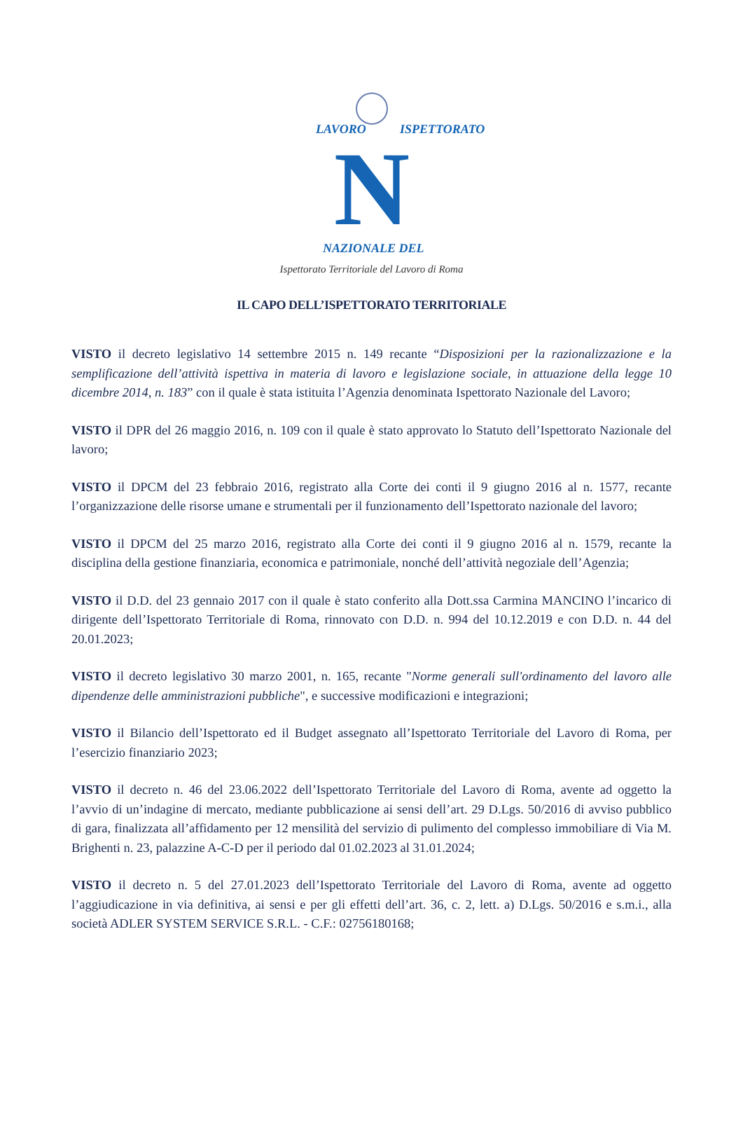N
LAVORO
ISPETTORATO
NAZIONALE DEL
Ispettorato Territoriale del Lavoro di Roma
IL CAPO DELL’ISPETTORATO TERRITORIALE
VISTO il decreto legislativo 14 settembre 2015 n. 149 recante “Disposizioni per la razionalizzazione e la semplificazione dell’attività ispettiva in materia di lavoro e legislazione sociale, in attuazione della legge 10 dicembre 2014, n. 183” con il quale è stata istituita l’Agenzia denominata Ispettorato Nazionale del Lavoro;
VISTO il DPR del 26 maggio 2016, n. 109 con il quale è stato approvato lo Statuto dell’Ispettorato Nazionale del lavoro;
VISTO il DPCM del 23 febbraio 2016, registrato alla Corte dei conti il 9 giugno 2016 al n. 1577, recante l’organizzazione delle risorse umane e strumentali per il funzionamento dell’Ispettorato nazionale del lavoro;
VISTO il DPCM del 25 marzo 2016, registrato alla Corte dei conti il 9 giugno 2016 al n. 1579, recante la disciplina della gestione finanziaria, economica e patrimoniale, nonché dell’attività negoziale dell’Agenzia;
VISTO il D.D. del 23 gennaio 2017 con il quale è stato conferito alla Dott.ssa Carmina MANCINO l’incarico di dirigente dell’Ispettorato Territoriale di Roma, rinnovato con D.D. n. 994 del 10.12.2019 e con D.D. n. 44 del 20.01.2023;
VISTO il decreto legislativo 30 marzo 2001, n. 165, recante "Norme generali sull'ordinamento del lavoro alle dipendenze delle amministrazioni pubbliche", e successive modificazioni e integrazioni;
VISTO il Bilancio dell’Ispettorato ed il Budget assegnato all’Ispettorato Territoriale del Lavoro di Roma, per l’esercizio finanziario 2023;
VISTO il decreto n. 46 del 23.06.2022 dell’Ispettorato Territoriale del Lavoro di Roma, avente ad oggetto la l’avvio di un’indagine di mercato, mediante pubblicazione ai sensi dell’art. 29 D.Lgs. 50/2016 di avviso pubblico di gara, finalizzata all’affidamento per 12 mensilità del servizio di pulimento del complesso immobiliare di Via M. Brighenti n. 23, palazzine A-C-D per il periodo dal 01.02.2023 al 31.01.2024;
VISTO il decreto n. 5 del 27.01.2023 dell’Ispettorato Territoriale del Lavoro di Roma, avente ad oggetto l’aggiudicazione in via definitiva, ai sensi e per gli effetti dell’art. 36, c. 2, lett. a) D.Lgs. 50/2016 e s.m.i., alla società ADLER SYSTEM SERVICE S.R.L. - C.F.: 02756180168;